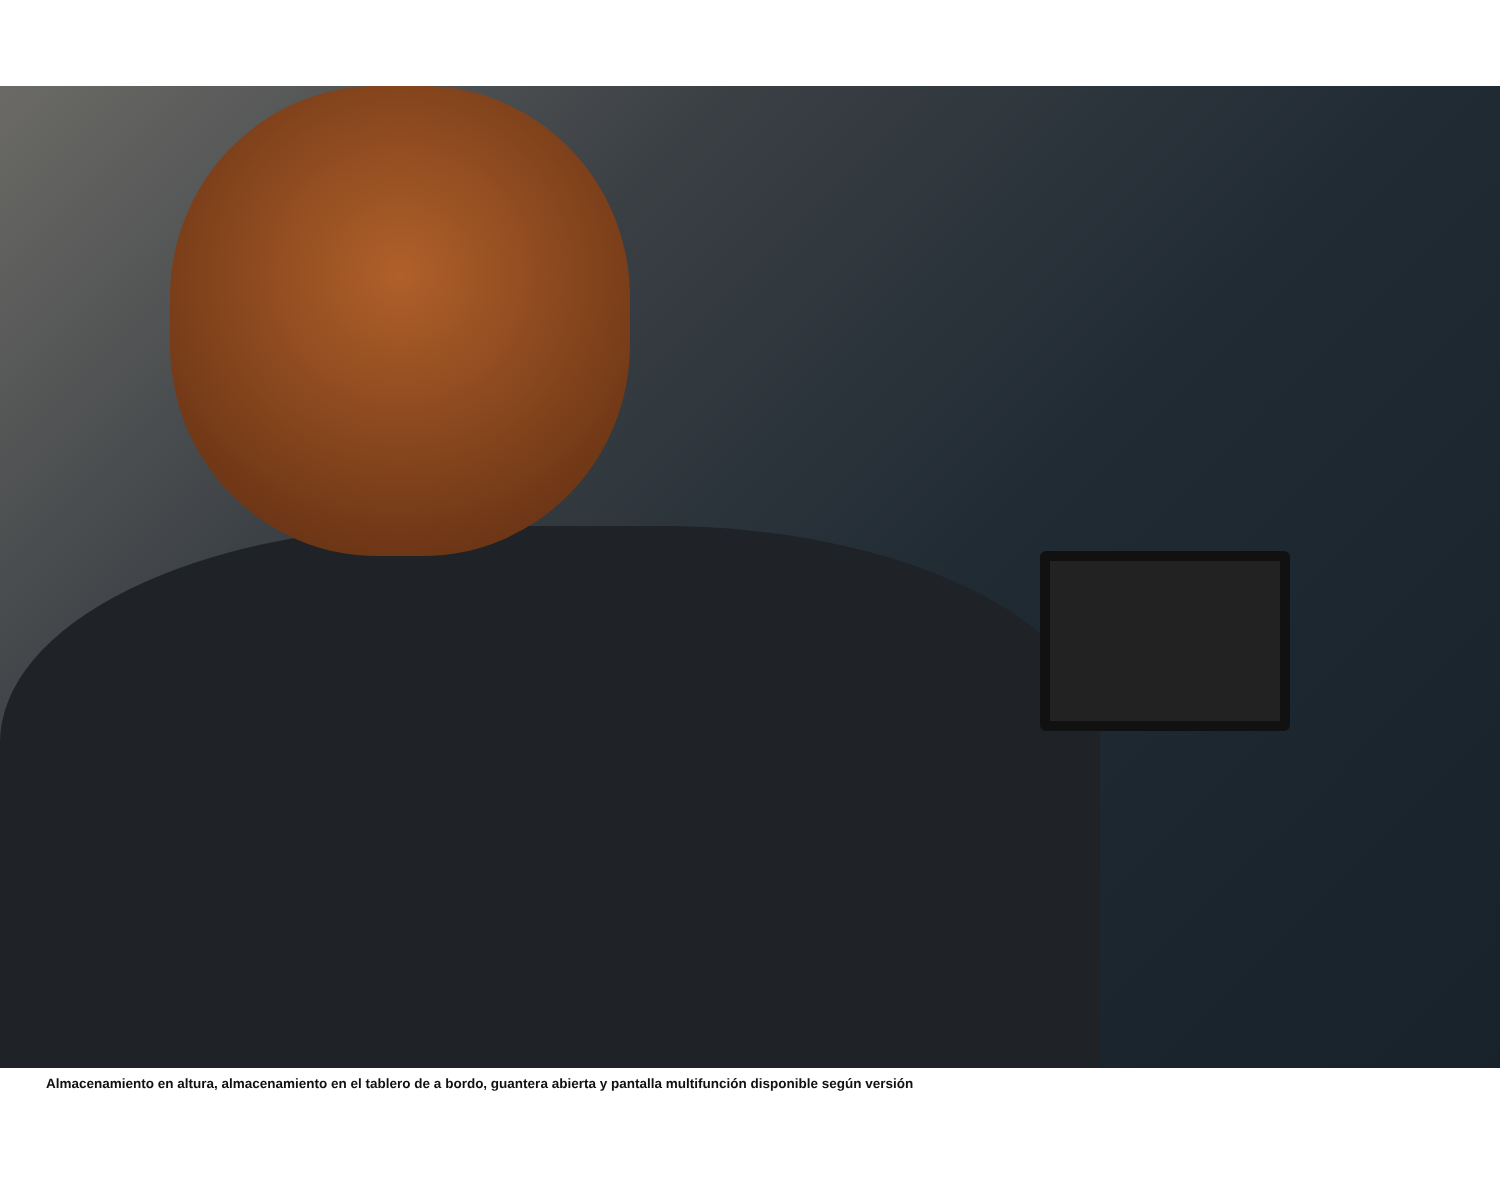Almacenamiento en altura, almacenamiento en el tablero de a bordo, guantera abierta y pantalla multifunción disponible según versión